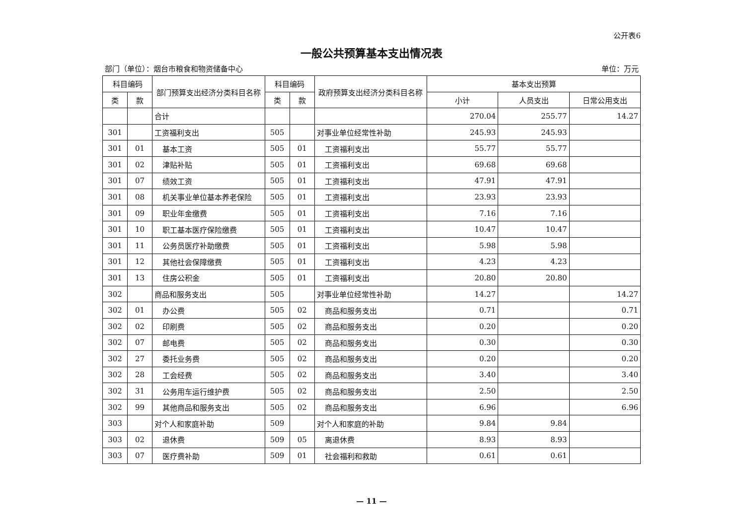公开表6
一般公共预算基本支出情况表
部门（单位）：烟台市粮食和物资储备中心 单位：万元
| 科目编码 | | 部门预算支出经济分类科目名称 | 科目编码 | | 政府预算支出经济分类科目名称 | 基本支出预算 | | |
| --- | --- | --- | --- | --- | --- | --- | --- | --- |
| 类 | 款 | | 类 | 款 | | 小计 | 人员支出 | 日常公用支出 |
| | | 合计 | | | | 270.04 | 255.77 | 14.27 |
| 301 | | 工资福利支出 | 505 | | 对事业单位经常性补助 | 245.93 | 245.93 | |
| 301 | 01 | 基本工资 | 505 | 01 | 工资福利支出 | 55.77 | 55.77 | |
| 301 | 02 | 津贴补贴 | 505 | 01 | 工资福利支出 | 69.68 | 69.68 | |
| 301 | 07 | 绩效工资 | 505 | 01 | 工资福利支出 | 47.91 | 47.91 | |
| 301 | 08 | 机关事业单位基本养老保险 | 505 | 01 | 工资福利支出 | 23.93 | 23.93 | |
| 301 | 09 | 职业年金缴费 | 505 | 01 | 工资福利支出 | 7.16 | 7.16 | |
| 301 | 10 | 职工基本医疗保险缴费 | 505 | 01 | 工资福利支出 | 10.47 | 10.47 | |
| 301 | 11 | 公务员医疗补助缴费 | 505 | 01 | 工资福利支出 | 5.98 | 5.98 | |
| 301 | 12 | 其他社会保障缴费 | 505 | 01 | 工资福利支出 | 4.23 | 4.23 | |
| 301 | 13 | 住房公积金 | 505 | 01 | 工资福利支出 | 20.80 | 20.80 | |
| 302 | | 商品和服务支出 | 505 | | 对事业单位经常性补助 | 14.27 | | 14.27 |
| 302 | 01 | 办公费 | 505 | 02 | 商品和服务支出 | 0.71 | | 0.71 |
| 302 | 02 | 印刷费 | 505 | 02 | 商品和服务支出 | 0.20 | | 0.20 |
| 302 | 07 | 邮电费 | 505 | 02 | 商品和服务支出 | 0.30 | | 0.30 |
| 302 | 27 | 委托业务费 | 505 | 02 | 商品和服务支出 | 0.20 | | 0.20 |
| 302 | 28 | 工会经费 | 505 | 02 | 商品和服务支出 | 3.40 | | 3.40 |
| 302 | 31 | 公务用车运行维护费 | 505 | 02 | 商品和服务支出 | 2.50 | | 2.50 |
| 302 | 99 | 其他商品和服务支出 | 505 | 02 | 商品和服务支出 | 6.96 | | 6.96 |
| 303 | | 对个人和家庭补助 | 509 | | 对个人和家庭的补助 | 9.84 | 9.84 | |
| 303 | 02 | 退休费 | 509 | 05 | 离退休费 | 8.93 | 8.93 | |
| 303 | 07 | 医疗费补助 | 509 | 01 | 社会福利和救助 | 0.61 | 0.61 | |
— 11 —